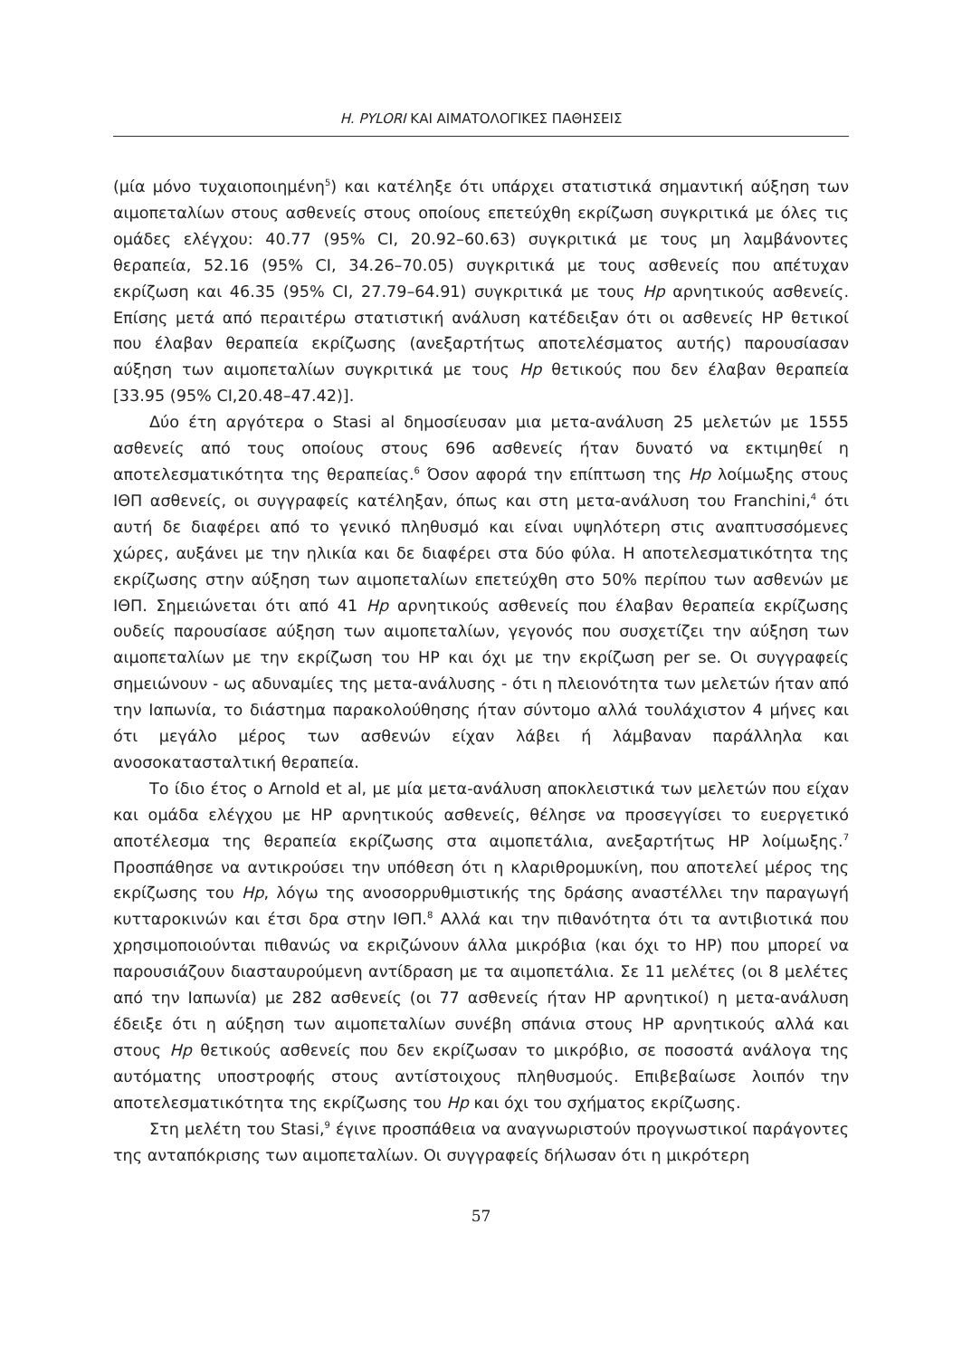H. PYLORI ΚΑΙ ΑΙΜΑΤΟΛΟΓΙΚΕΣ ΠΑΘΗΣΕΙΣ
(μία μόνο τυχαιοποιημένη<sup>5</sup>) και κατέληξε ότι υπάρχει στατιστικά σημαντική αύξηση των αιμοπεταλίων στους ασθενείς στους οποίους επετεύχθη εκρίζωση συγκριτικά με όλες τις ομάδες ελέγχου: 40.77 (95% CI, 20.92–60.63) συγκριτικά με τους μη λαμβάνοντες θεραπεία, 52.16 (95% CI, 34.26–70.05) συγκριτικά με τους ασθενείς που απέτυχαν εκρίζωση και 46.35 (95% CI, 27.79–64.91) συγκριτικά με τους Hp αρνητικούς ασθενείς. Επίσης μετά από περαιτέρω στατιστική ανάλυση κατέδειξαν ότι οι ασθενείς HP θετικοί που έλαβαν θεραπεία εκρίζωσης (ανεξαρτήτως αποτελέσματος αυτής) παρουσίασαν αύξηση των αιμοπεταλίων συγκριτικά με τους Hp θετικούς που δεν έλαβαν θεραπεία [33.95 (95% CI,20.48–47.42)].
Δύο έτη αργότερα ο Stasi al δημοσίευσαν μια μετα-ανάλυση 25 μελετών με 1555 ασθενείς από τους οποίους στους 696 ασθενείς ήταν δυνατό να εκτιμηθεί η αποτελεσματικότητα της θεραπείας.<sup>6</sup> Όσον αφορά την επίπτωση της Hp λοίμωξης στους ΙΘΠ ασθενείς, οι συγγραφείς κατέληξαν, όπως και στη μετα-ανάλυση του Franchini,<sup>4</sup> ότι αυτή δε διαφέρει από το γενικό πληθυσμό και είναι υψηλότερη στις αναπτυσσόμενες χώρες, αυξάνει με την ηλικία και δε διαφέρει στα δύο φύλα. Η αποτελεσματικότητα της εκρίζωσης στην αύξηση των αιμοπεταλίων επετεύχθη στο 50% περίπου των ασθενών με ΙΘΠ. Σημειώνεται ότι από 41 Hp αρνητικούς ασθενείς που έλαβαν θεραπεία εκρίζωσης ουδείς παρουσίασε αύξηση των αιμοπεταλίων, γεγονός που συσχετίζει την αύξηση των αιμοπεταλίων με την εκρίζωση του HP και όχι με την εκρίζωση per se. Οι συγγραφείς σημειώνουν - ως αδυναμίες της μετα-ανάλυσης - ότι η πλειονότητα των μελετών ήταν από την Ιαπωνία, το διάστημα παρακολούθησης ήταν σύντομο αλλά τουλάχιστον 4 μήνες και ότι μεγάλο μέρος των ασθενών είχαν λάβει ή λάμβαναν παράλληλα και ανοσοκατασταλτική θεραπεία.
Το ίδιο έτος ο Arnold et al, με μία μετα-ανάλυση αποκλειστικά των μελετών που είχαν και ομάδα ελέγχου με HP αρνητικούς ασθενείς, θέλησε να προσεγγίσει το ευεργετικό αποτέλεσμα της θεραπεία εκρίζωσης στα αιμοπετάλια, ανεξαρτήτως HP λοίμωξης.<sup>7</sup> Προσπάθησε να αντικρούσει την υπόθεση ότι η κλαριθρομυκίνη, που αποτελεί μέρος της εκρίζωσης του Hp, λόγω της ανοσορρυθμιστικής της δράσης αναστέλλει την παραγωγή κυτταροκινών και έτσι δρα στην ΙΘΠ.<sup>8</sup> Αλλά και την πιθανότητα ότι τα αντιβιοτικά που χρησιμοποιούνται πιθανώς να εκριζώνουν άλλα μικρόβια (και όχι το HP) που μπορεί να παρουσιάζουν διασταυρούμενη αντίδραση με τα αιμοπετάλια. Σε 11 μελέτες (οι 8 μελέτες από την Ιαπωνία) με 282 ασθενείς (οι 77 ασθενείς ήταν HP αρνητικοί) η μετα-ανάλυση έδειξε ότι η αύξηση των αιμοπεταλίων συνέβη σπάνια στους HP αρνητικούς αλλά και στους Hp θετικούς ασθενείς που δεν εκρίζωσαν το μικρόβιο, σε ποσοστά ανάλογα της αυτόματης υποστροφής στους αντίστοιχους πληθυσμούς. Επιβεβαίωσε λοιπόν την αποτελεσματικότητα της εκρίζωσης του Hp και όχι του σχήματος εκρίζωσης.
Στη μελέτη του Stasi,<sup>9</sup> έγινε προσπάθεια να αναγνωριστούν προγνωστικοί παράγοντες της ανταπόκρισης των αιμοπεταλίων. Οι συγγραφείς δήλωσαν ότι η μικρότερη
57